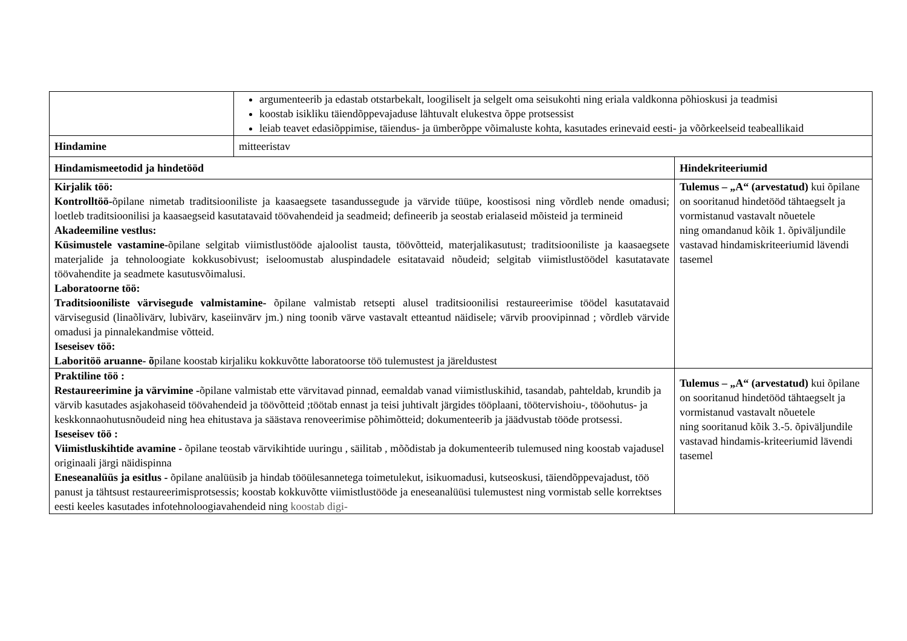| | argumenteerib ja edastab otstarbekalt, loogiliselt ja selgelt oma seisukohti ning eriala valdkonna põhioskusi ja teadmisi koostab isikliku täiendõppevajaduse lähtuvalt elukestva õppe protsessist leiab teavet edasiõppimise, täiendus- ja ümberõppe võimaluste kohta, kasutades erinevaid eesti- ja võõrkeelseid teabeallikaid | |
| Hindamine | mitteeristav | |
| Hindamismeetodid ja hindetööd | | Hindekriteeriumid |
| Kirjalik töö: Kontrolltöö- õpilane nimetab traditsiooniliste ja kaasaegsete tasandussegude ja värvide tüüpe, koostisosi ning võrdleb nende omadusi; loetleb traditsioonilisi ja kaasaegseid kasutatavaid töövahendeid ja seadmeid; defineerib ja seostab erialaseid mõisteid ja termineid Akadeemiline vestlus: Küsimustele vastamine- õpilane selgitab viimistlustööde ajaloolist tausta, töövõtteid, materjalikasutust; traditsiooniliste ja kaasaegsete materjalide ja tehnoloogiate kokkusobivust; iseloomustab aluspindadele esitatavaid nõudeid; selgitab viimistlustöödel kasutatavate töövahendite ja seadmete kasutusvõimalusi. Laboratoorne töö: Traditsiooniliste värvisegude valmistamine- õpilane valmistab retsepti alusel traditsioonilisi restaureerimise töödel kasutatavaid värvisegusid (linaõlivärv, lubivärv, kaseiinvärv jm.) ning toonib värve vastavalt etteantud näidisele; värvib proovipinnad ; võrdleb värvide omadusi ja pinnalekandmise võtteid. Iseseisev töö: Laboritöö aruanne- õ pilane koostab kirjaliku kokkuvõtte laboratoorse töö tulemustest ja järeldustest | | Tulemus – „A“ (arvestatud) kui õpilane on sooritanud hindetööd tähtaegselt ja vormistanud vastavalt nõuetele ning omandanud kõik 1. õpiväljundile vastavad hindamiskriteeriumid lävendi tasemel |
| Praktiline töö : Restaureerimine ja värvimine - õpilane valmistab ette värvitavad pinnad, eemaldab vanad viimistluskihid, tasandab, pahteldab, krundib ja värvib kasutades asjakohaseid töövahendeid ja töövõtteid ;töötab ennast ja teisi juhtivalt järgides tööplaani, töötervishoiu-, tööohutus- ja keskkonnaohutusnõudeid ning hea ehitustava ja säästava renoveerimise põhimõtteid; dokumenteerib ja jäädvustab tööde protsessi. Iseseisev töö : Viimistluskihtide avamine - õpilane teostab värvikihtide uuringu , säilitab , mõõdistab ja dokumenteerib tulemused ning koostab vajadusel originaali järgi näidispinna Eneseanalüüs ja esitlus - õpilane analüüsib ja hindab tööülesannetega toimetulekut, isikuomadusi, kutseoskusi, täiendõppevajadust, töö panust ja tähtsust restaureerimisprotsessis; koostab kokkuvõtte viimistlustööde ja eneseanalüüsi tulemustest ning vormistab selle korrektses eesti keeles kasutades infotehnoloogiavahendeid ning koostab digi- | | Tulemus – „A“ (arvestatud) kui õpilane on sooritanud hindetööd tähtaegselt ja vormistanud vastavalt nõuetele ning sooritanud kõik 3.-5. õpiväljundile vastavad hindamis-kriteeriumid lävendi tasemel |